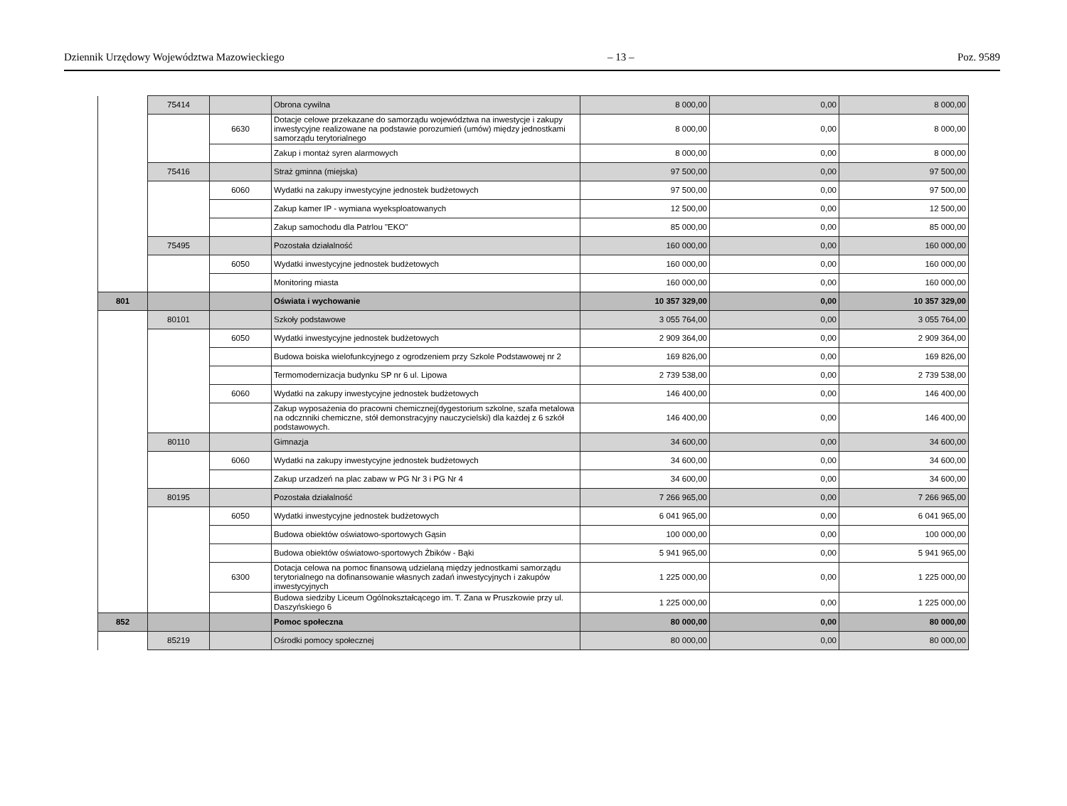Dziennik Urzędowy Województwa Mazowieckiego – 13 – Poz. 9589
| | 75414 | | Obrona cywilna | 8 000,00 | 0,00 | 8 000,00 |
| | | 6630 | Dotacje celowe przekazane do samorządu województwa na inwestycje i zakupy inwestycyjne realizowane na podstawie porozumień (umów) między jednostkami samorządu terytorialnego | 8 000,00 | 0,00 | 8 000,00 |
| | | | Zakup i montaż syren alarmowych | 8 000,00 | 0,00 | 8 000,00 |
| | 75416 | | Straż gminna (miejska) | 97 500,00 | 0,00 | 97 500,00 |
| | | 6060 | Wydatki na zakupy inwestycyjne jednostek budżetowych | 97 500,00 | 0,00 | 97 500,00 |
| | | | Zakup kamer IP - wymiana wyeksploatowanych | 12 500,00 | 0,00 | 12 500,00 |
| | | | Zakup samochodu dla Patrlou "EKO" | 85 000,00 | 0,00 | 85 000,00 |
| | 75495 | | Pozostała działalność | 160 000,00 | 0,00 | 160 000,00 |
| | | 6050 | Wydatki inwestycyjne jednostek budżetowych | 160 000,00 | 0,00 | 160 000,00 |
| | | | Monitoring miasta | 160 000,00 | 0,00 | 160 000,00 |
| 801 | | | Oświata i wychowanie | 10 357 329,00 | 0,00 | 10 357 329,00 |
| | 80101 | | Szkoły podstawowe | 3 055 764,00 | 0,00 | 3 055 764,00 |
| | | 6050 | Wydatki inwestycyjne jednostek budżetowych | 2 909 364,00 | 0,00 | 2 909 364,00 |
| | | | Budowa boiska wielofunkcyjnego z ogrodzeniem przy Szkole Podstawowej nr 2 | 169 826,00 | 0,00 | 169 826,00 |
| | | | Termomodernizacja budynku SP nr 6 ul. Lipowa | 2 739 538,00 | 0,00 | 2 739 538,00 |
| | | 6060 | Wydatki na zakupy inwestycyjne jednostek budżetowych | 146 400,00 | 0,00 | 146 400,00 |
| | | | Zakup wyposażenia do pracowni chemicznej(dygestorium szkolne, szafa metalowa na odcznniki chemiczne, stół demonstracyjny nauczycielski) dla każdej z 6 szkół podstawowych. | 146 400,00 | 0,00 | 146 400,00 |
| | 80110 | | Gimnazja | 34 600,00 | 0,00 | 34 600,00 |
| | | 6060 | Wydatki na zakupy inwestycyjne jednostek budżetowych | 34 600,00 | 0,00 | 34 600,00 |
| | | | Zakup urzadzeń na plac zabaw w PG Nr 3 i PG Nr 4 | 34 600,00 | 0,00 | 34 600,00 |
| | 80195 | | Pozostała działalność | 7 266 965,00 | 0,00 | 7 266 965,00 |
| | | 6050 | Wydatki inwestycyjne jednostek budżetowych | 6 041 965,00 | 0,00 | 6 041 965,00 |
| | | | Budowa obiektów oświatowo-sportowych Gąsin | 100 000,00 | 0,00 | 100 000,00 |
| | | | Budowa obiektów oświatowo-sportowych Żbików - Bąki | 5 941 965,00 | 0,00 | 5 941 965,00 |
| | | 6300 | Dotacja celowa na pomoc finansową udzielaną między jednostkami samorządu terytorialnego na dofinansowanie własnych zadań inwestycyjnych i zakupów inwestycyjnych | 1 225 000,00 | 0,00 | 1 225 000,00 |
| | | | Budowa siedziby Liceum Ogólnokształcącego im. T. Zana w Pruszkowie przy ul. Daszyńskiego 6 | 1 225 000,00 | 0,00 | 1 225 000,00 |
| 852 | | | Pomoc społeczna | 80 000,00 | 0,00 | 80 000,00 |
| | 85219 | | Ośrodki pomocy społecznej | 80 000,00 | 0,00 | 80 000,00 |